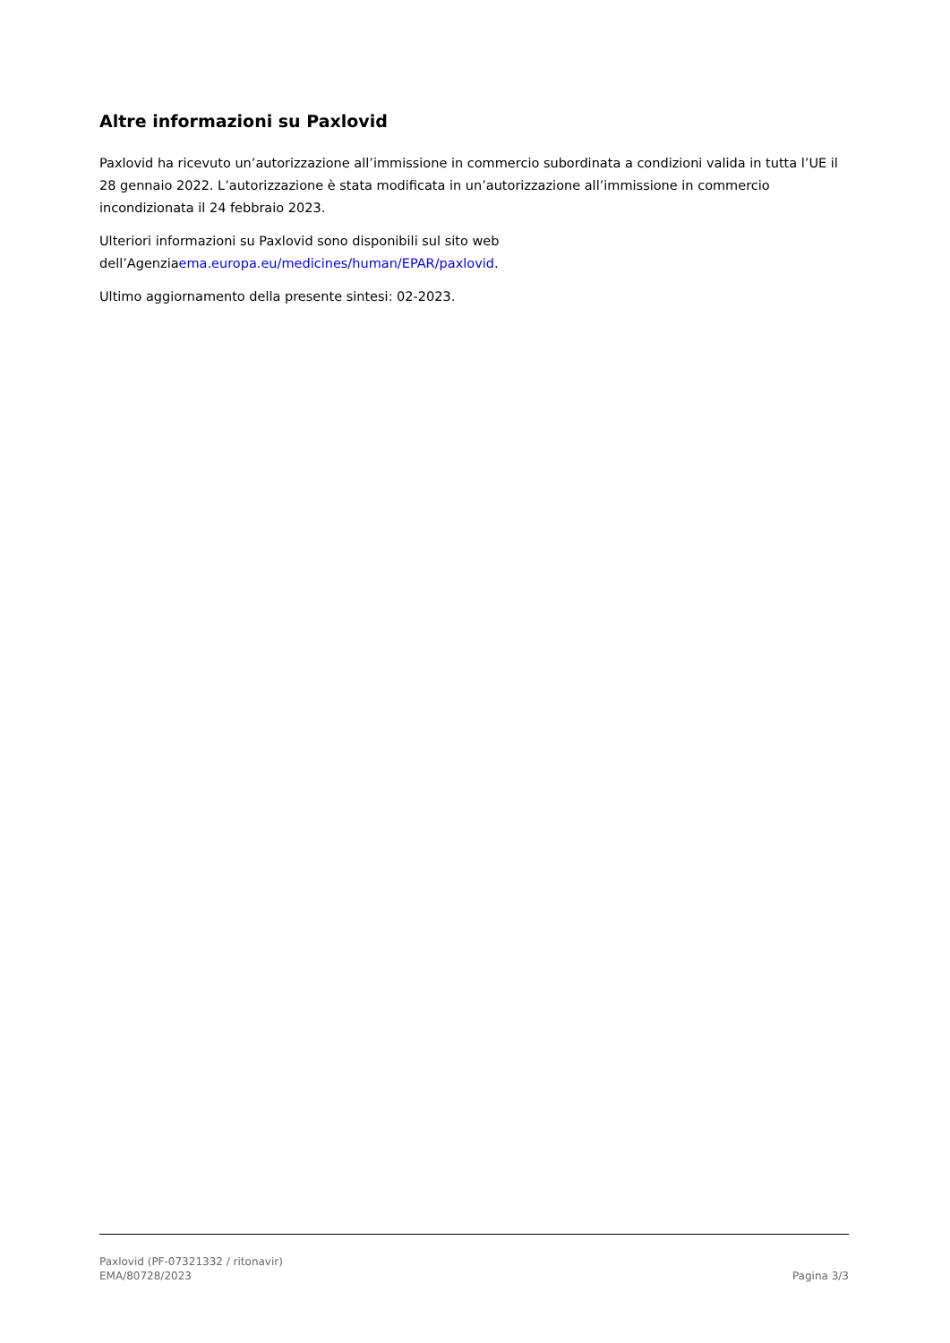Altre informazioni su Paxlovid
Paxlovid ha ricevuto un’autorizzazione all’immissione in commercio subordinata a condizioni valida in tutta l’UE il 28 gennaio 2022. L’autorizzazione è stata modificata in un’autorizzazione all’immissione in commercio incondizionata il 24 febbraio 2023.
Ulteriori informazioni su Paxlovid sono disponibili sul sito web
dell’Agenziaema.europa.eu/medicines/human/EPAR/paxlovid.
Ultimo aggiornamento della presente sintesi: 02-2023.
Paxlovid (PF-07321332 / ritonavir)
EMA/80728/2023 Pagina 3/3